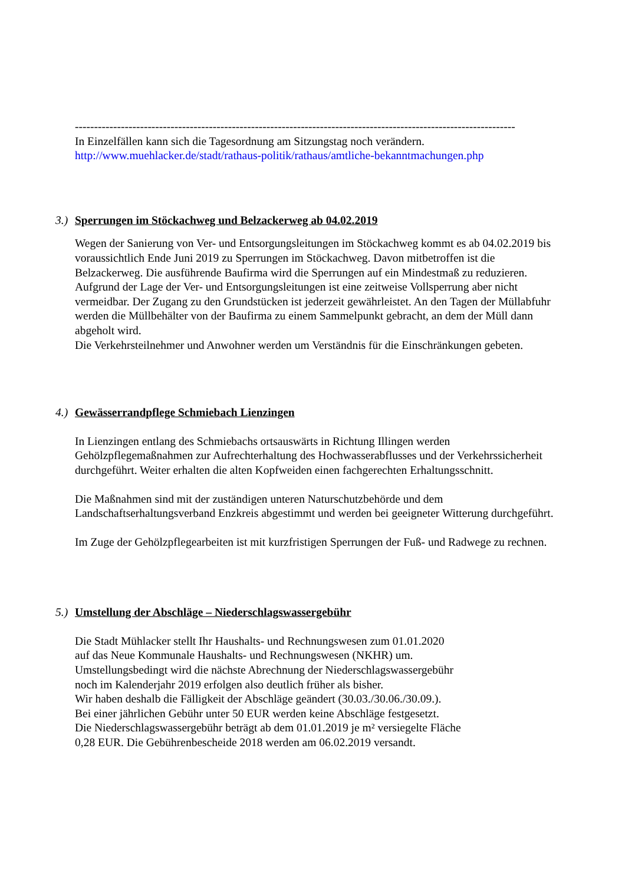-------------------------------------------------------------------------------------------------------------------
In Einzelfällen kann sich die Tagesordnung am Sitzungstag noch verändern.
http://www.muehlacker.de/stadt/rathaus-politik/rathaus/amtliche-bekanntmachungen.php
3.) Sperrungen im Stöckachweg und Belzackerweg ab 04.02.2019
Wegen der Sanierung von Ver- und Entsorgungsleitungen im Stöckachweg kommt es ab 04.02.2019 bis voraussichtlich Ende Juni 2019 zu Sperrungen im Stöckachweg. Davon mitbetroffen ist die Belzackerweg. Die ausführende Baufirma wird die Sperrungen auf ein Mindestmaß zu reduzieren. Aufgrund der Lage der Ver- und Entsorgungsleitungen ist eine zeitweise Vollsperrung aber nicht vermeidbar. Der Zugang zu den Grundstücken ist jederzeit gewährleistet. An den Tagen der Müllabfuhr werden die Müllbehälter von der Baufirma zu einem Sammelpunkt gebracht, an dem der Müll dann abgeholt wird.
Die Verkehrsteilnehmer und Anwohner werden um Verständnis für die Einschränkungen gebeten.
4.) Gewässerrandpflege Schmiebach Lienzingen
In Lienzingen entlang des Schmiebachs ortsauswärts in Richtung Illingen werden Gehölzpflegemaßnahmen zur Aufrechterhaltung des Hochwasserabflusses und der Verkehrssicherheit durchgeführt. Weiter erhalten die alten Kopfweiden einen fachgerechten Erhaltungsschnitt.
Die Maßnahmen sind mit der zuständigen unteren Naturschutzbehörde und dem Landschaftserhaltungsverband Enzkreis abgestimmt und werden bei geeigneter Witterung durchgeführt.
Im Zuge der Gehölzpflegearbeiten ist mit kurzfristigen Sperrungen der Fuß- und Radwege zu rechnen.
5.) Umstellung der Abschläge – Niederschlagswassergebühr
Die Stadt Mühlacker stellt Ihr Haushalts- und Rechnungswesen zum 01.01.2020
auf das Neue Kommunale Haushalts- und Rechnungswesen (NKHR) um.
Umstellungsbedingt wird die nächste Abrechnung der Niederschlagswassergebühr
noch im Kalenderjahr 2019 erfolgen also deutlich früher als bisher.
Wir haben deshalb die Fälligkeit der Abschläge geändert (30.03./30.06./30.09.).
Bei einer jährlichen Gebühr unter 50 EUR werden keine Abschläge festgesetzt.
Die Niederschlagswassergebühr beträgt ab dem 01.01.2019 je m² versiegelte Fläche
0,28 EUR. Die Gebührenbescheide 2018 werden am 06.02.2019 versandt.